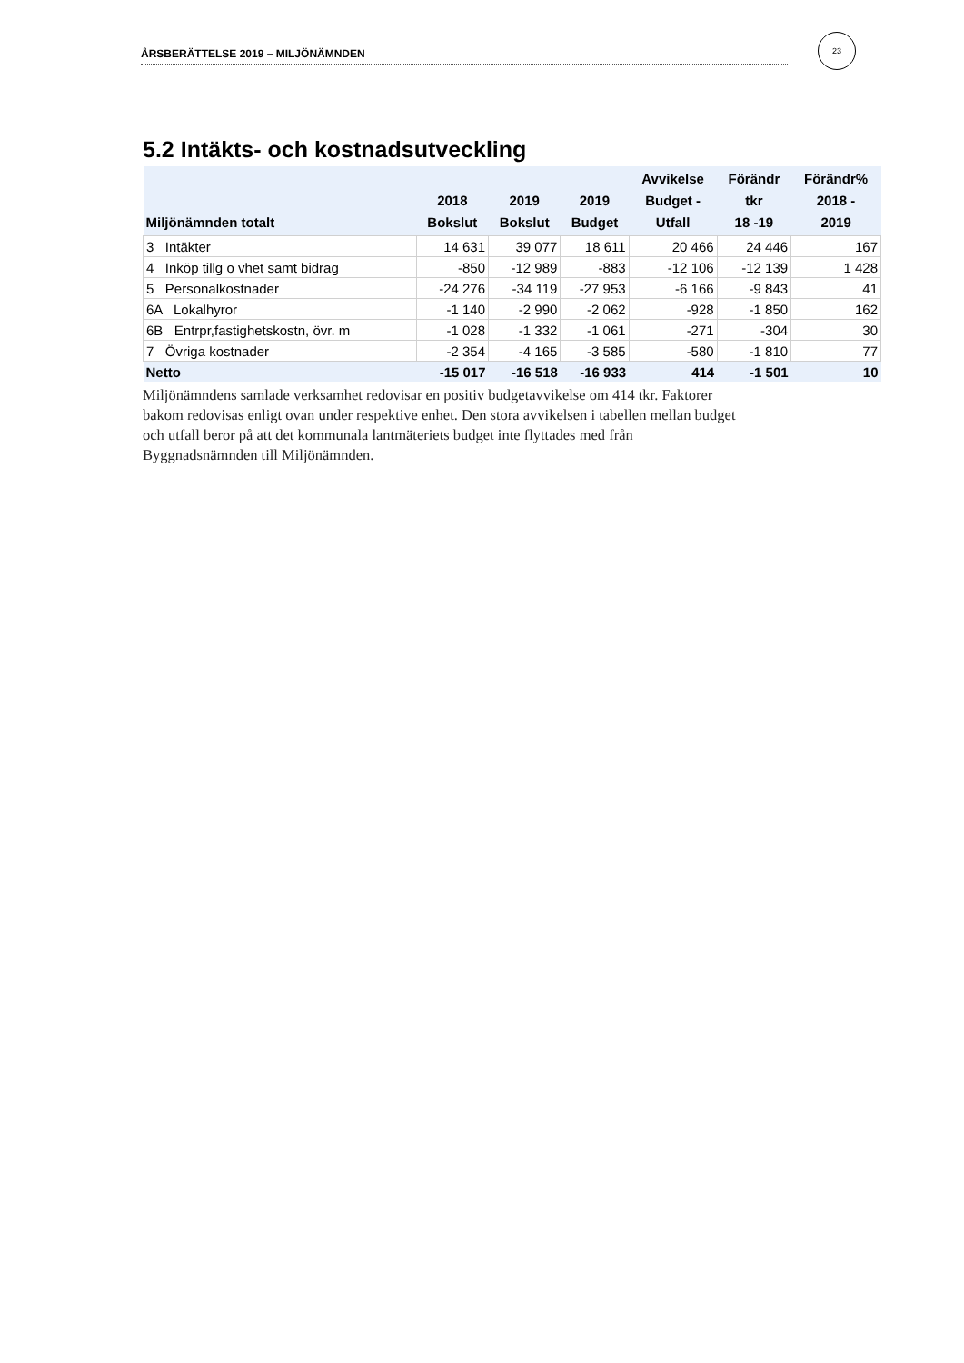ÅRSBERÄTTELSE 2019 – MILJÖNÄMNDEN
23
5.2 Intäkts- och kostnadsutveckling
| Miljönämnden totalt | 2018 Bokslut | 2019 Bokslut | 2019 Budget | Avvikelse Budget - Utfall | Förändr tkr 18 -19 | Förändr% 2018 - 2019 |
| --- | --- | --- | --- | --- | --- | --- |
| 3 Intäkter | 14 631 | 39 077 | 18 611 | 20 466 | 24 446 | 167 |
| 4 Inköp tillg o vhet samt bidrag | -850 | -12 989 | -883 | -12 106 | -12 139 | 1 428 |
| 5 Personalkostnader | -24 276 | -34 119 | -27 953 | -6 166 | -9 843 | 41 |
| 6A Lokalhyror | -1 140 | -2 990 | -2 062 | -928 | -1 850 | 162 |
| 6B Entrpr,fastighetskostn, övr. m | -1 028 | -1 332 | -1 061 | -271 | -304 | 30 |
| 7 Övriga kostnader | -2 354 | -4 165 | -3 585 | -580 | -1 810 | 77 |
| Netto | -15 017 | -16 518 | -16 933 | 414 | -1 501 | 10 |
Miljönämndens samlade verksamhet redovisar en positiv budgetavvikelse om 414 tkr. Faktorer bakom redovisas enligt ovan under respektive enhet. Den stora avvikelsen i tabellen mellan budget och utfall beror på att det kommunala lantmäteriets budget inte flyttades med från Byggnadsnämnden till Miljönämnden.